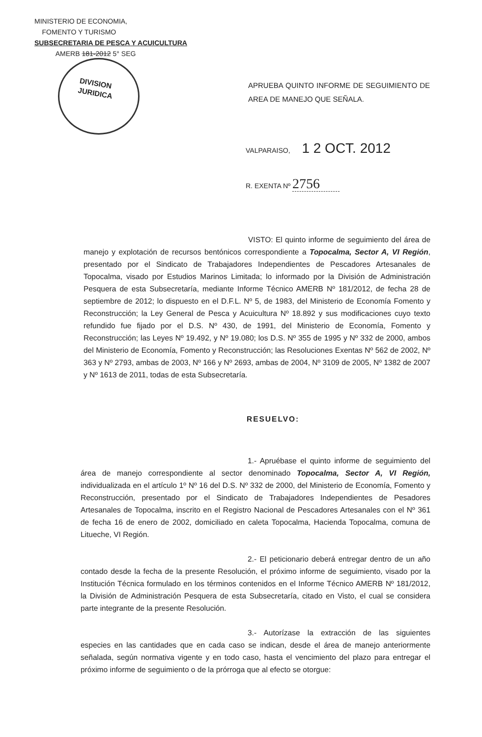MINISTERIO DE ECONOMIA,
FOMENTO Y TURISMO
SUBSECRETARIA DE PESCA Y ACUICULTURA
AMERB 181-2012 5° SEG
DIVISION
JURIDICA
APRUEBA QUINTO INFORME DE SEGUIMIENTO DE AREA DE MANEJO QUE SEÑALA.
VALPARAISO, 1 2 OCT. 2012
R. EXENTA Nº 2756
VISTO: El quinto informe de seguimiento del área de manejo y explotación de recursos bentónicos correspondiente a Topocalma, Sector A, VI Región, presentado por el Sindicato de Trabajadores Independientes de Pescadores Artesanales de Topocalma, visado por Estudios Marinos Limitada; lo informado por la División de Administración Pesquera de esta Subsecretaría, mediante Informe Técnico AMERB Nº 181/2012, de fecha 28 de septiembre de 2012; lo dispuesto en el D.F.L. Nº 5, de 1983, del Ministerio de Economía Fomento y Reconstrucción; la Ley General de Pesca y Acuicultura Nº 18.892 y sus modificaciones cuyo texto refundido fue fijado por el D.S. Nº 430, de 1991, del Ministerio de Economía, Fomento y Reconstrucción; las Leyes Nº 19.492, y Nº 19.080; los D.S. Nº 355 de 1995 y Nº 332 de 2000, ambos del Ministerio de Economía, Fomento y Reconstrucción; las Resoluciones Exentas Nº 562 de 2002, Nº 363 y Nº 2793, ambas de 2003, Nº 166 y Nº 2693, ambas de 2004, Nº 3109 de 2005, Nº 1382 de 2007 y Nº 1613 de 2011, todas de esta Subsecretaría.
RESUELVO:
1.- Apruébase el quinto informe de seguimiento del área de manejo correspondiente al sector denominado Topocalma, Sector A, VI Región, individualizada en el artículo 1º Nº 16 del D.S. Nº 332 de 2000, del Ministerio de Economía, Fomento y Reconstrucción, presentado por el Sindicato de Trabajadores Independientes de Pesadores Artesanales de Topocalma, inscrito en el Registro Nacional de Pescadores Artesanales con el Nº 361 de fecha 16 de enero de 2002, domiciliado en caleta Topocalma, Hacienda Topocalma, comuna de Litueche, VI Región.
2.- El peticionario deberá entregar dentro de un año contado desde la fecha de la presente Resolución, el próximo informe de seguimiento, visado por la Institución Técnica formulado en los términos contenidos en el Informe Técnico AMERB Nº 181/2012, la División de Administración Pesquera de esta Subsecretaría, citado en Visto, el cual se considera parte integrante de la presente Resolución.
3.- Autorízase la extracción de las siguientes especies en las cantidades que en cada caso se indican, desde el área de manejo anteriormente señalada, según normativa vigente y en todo caso, hasta el vencimiento del plazo para entregar el próximo informe de seguimiento o de la prórroga que al efecto se otorgue: